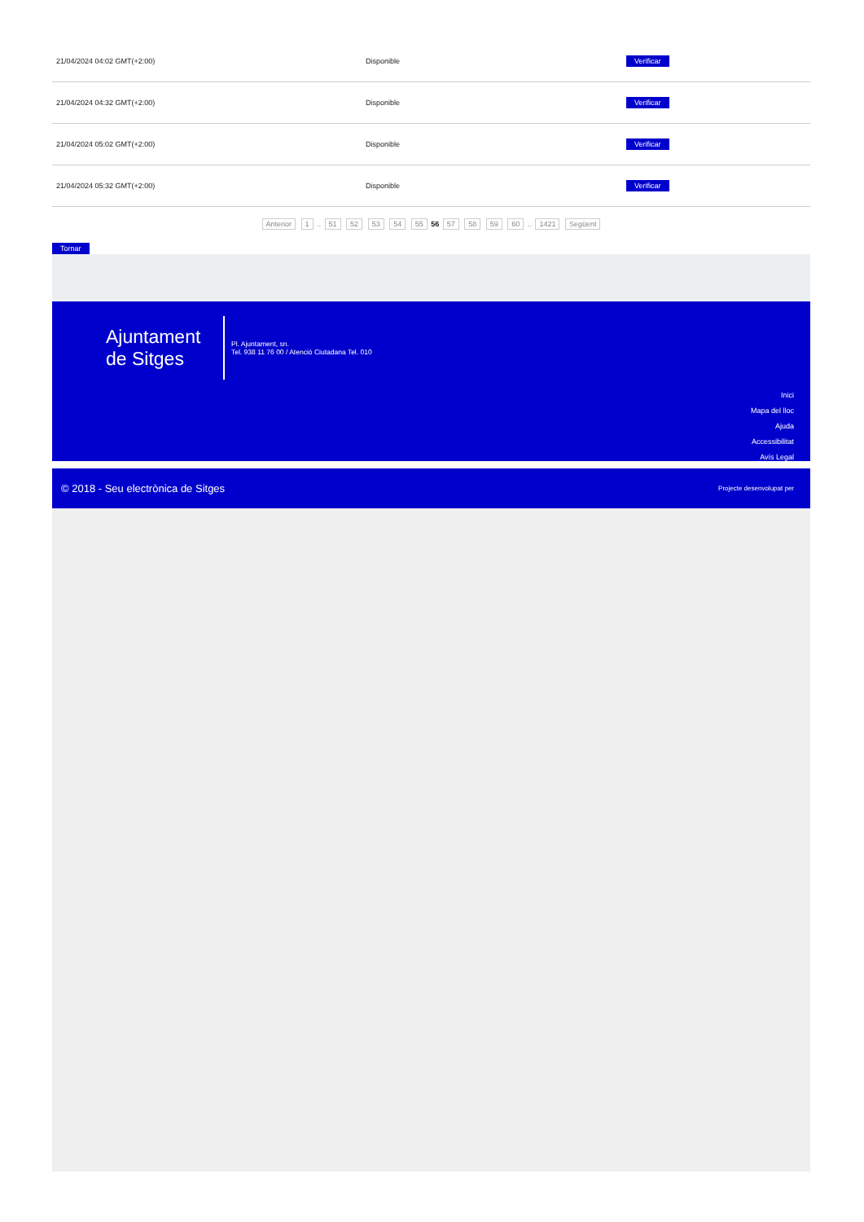| 21/04/2024 04:02 GMT(+2:00) | Disponible | Verificar |
| 21/04/2024 04:32 GMT(+2:00) | Disponible | Verificar |
| 21/04/2024 05:02 GMT(+2:00) | Disponible | Verificar |
| 21/04/2024 05:32 GMT(+2:00) | Disponible | Verificar |
Anterior 1 .. 51 52 53 54 55 56 57 58 59 60 .. 1421 Següent
Tornar
Ajuntament de Sitges
Pl. Ajuntament, sn.
Tel. 938 11 76 00 / Atenció Ciutadana Tel. 010
Inici
Mapa del lloc
Ajuda
Accessibilitat
Avís Legal
© 2018 - Seu electrònica de Sitges Projecte desenvolupat per